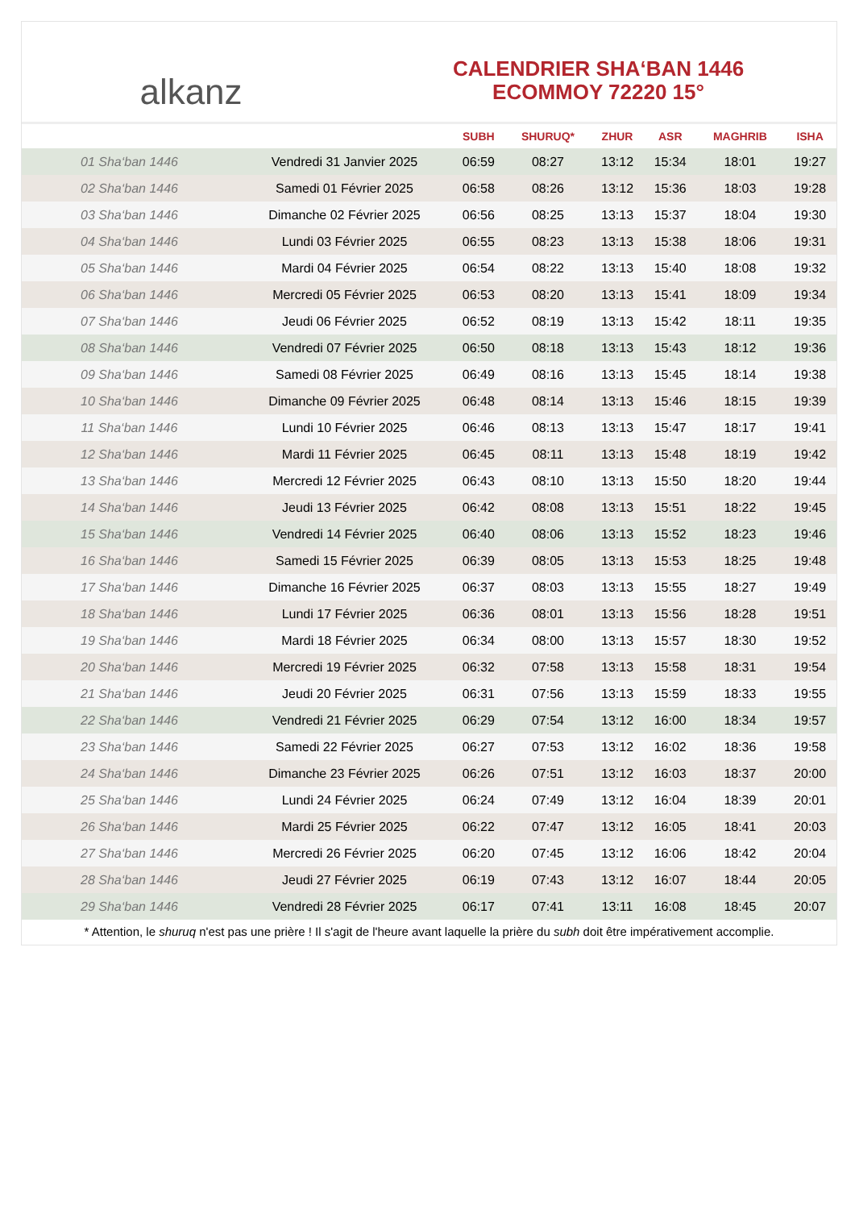alkanz
CALENDRIER SHA‘BAN 1446
ECOMMOY 72220 15°
| | | SUBH | SHURUQ* | ZHUR | ASR | MAGHRIB | ISHA |
| --- | --- | --- | --- | --- | --- | --- | --- |
| 01 Sha‘ban 1446 | Vendredi 31 Janvier 2025 | 06:59 | 08:27 | 13:12 | 15:34 | 18:01 | 19:27 |
| 02 Sha‘ban 1446 | Samedi 01 Février 2025 | 06:58 | 08:26 | 13:12 | 15:36 | 18:03 | 19:28 |
| 03 Sha‘ban 1446 | Dimanche 02 Février 2025 | 06:56 | 08:25 | 13:13 | 15:37 | 18:04 | 19:30 |
| 04 Sha‘ban 1446 | Lundi 03 Février 2025 | 06:55 | 08:23 | 13:13 | 15:38 | 18:06 | 19:31 |
| 05 Sha‘ban 1446 | Mardi 04 Février 2025 | 06:54 | 08:22 | 13:13 | 15:40 | 18:08 | 19:32 |
| 06 Sha‘ban 1446 | Mercredi 05 Février 2025 | 06:53 | 08:20 | 13:13 | 15:41 | 18:09 | 19:34 |
| 07 Sha‘ban 1446 | Jeudi 06 Février 2025 | 06:52 | 08:19 | 13:13 | 15:42 | 18:11 | 19:35 |
| 08 Sha‘ban 1446 | Vendredi 07 Février 2025 | 06:50 | 08:18 | 13:13 | 15:43 | 18:12 | 19:36 |
| 09 Sha‘ban 1446 | Samedi 08 Février 2025 | 06:49 | 08:16 | 13:13 | 15:45 | 18:14 | 19:38 |
| 10 Sha‘ban 1446 | Dimanche 09 Février 2025 | 06:48 | 08:14 | 13:13 | 15:46 | 18:15 | 19:39 |
| 11 Sha‘ban 1446 | Lundi 10 Février 2025 | 06:46 | 08:13 | 13:13 | 15:47 | 18:17 | 19:41 |
| 12 Sha‘ban 1446 | Mardi 11 Février 2025 | 06:45 | 08:11 | 13:13 | 15:48 | 18:19 | 19:42 |
| 13 Sha‘ban 1446 | Mercredi 12 Février 2025 | 06:43 | 08:10 | 13:13 | 15:50 | 18:20 | 19:44 |
| 14 Sha‘ban 1446 | Jeudi 13 Février 2025 | 06:42 | 08:08 | 13:13 | 15:51 | 18:22 | 19:45 |
| 15 Sha‘ban 1446 | Vendredi 14 Février 2025 | 06:40 | 08:06 | 13:13 | 15:52 | 18:23 | 19:46 |
| 16 Sha‘ban 1446 | Samedi 15 Février 2025 | 06:39 | 08:05 | 13:13 | 15:53 | 18:25 | 19:48 |
| 17 Sha‘ban 1446 | Dimanche 16 Février 2025 | 06:37 | 08:03 | 13:13 | 15:55 | 18:27 | 19:49 |
| 18 Sha‘ban 1446 | Lundi 17 Février 2025 | 06:36 | 08:01 | 13:13 | 15:56 | 18:28 | 19:51 |
| 19 Sha‘ban 1446 | Mardi 18 Février 2025 | 06:34 | 08:00 | 13:13 | 15:57 | 18:30 | 19:52 |
| 20 Sha‘ban 1446 | Mercredi 19 Février 2025 | 06:32 | 07:58 | 13:13 | 15:58 | 18:31 | 19:54 |
| 21 Sha‘ban 1446 | Jeudi 20 Février 2025 | 06:31 | 07:56 | 13:13 | 15:59 | 18:33 | 19:55 |
| 22 Sha‘ban 1446 | Vendredi 21 Février 2025 | 06:29 | 07:54 | 13:12 | 16:00 | 18:34 | 19:57 |
| 23 Sha‘ban 1446 | Samedi 22 Février 2025 | 06:27 | 07:53 | 13:12 | 16:02 | 18:36 | 19:58 |
| 24 Sha‘ban 1446 | Dimanche 23 Février 2025 | 06:26 | 07:51 | 13:12 | 16:03 | 18:37 | 20:00 |
| 25 Sha‘ban 1446 | Lundi 24 Février 2025 | 06:24 | 07:49 | 13:12 | 16:04 | 18:39 | 20:01 |
| 26 Sha‘ban 1446 | Mardi 25 Février 2025 | 06:22 | 07:47 | 13:12 | 16:05 | 18:41 | 20:03 |
| 27 Sha‘ban 1446 | Mercredi 26 Février 2025 | 06:20 | 07:45 | 13:12 | 16:06 | 18:42 | 20:04 |
| 28 Sha‘ban 1446 | Jeudi 27 Février 2025 | 06:19 | 07:43 | 13:12 | 16:07 | 18:44 | 20:05 |
| 29 Sha‘ban 1446 | Vendredi 28 Février 2025 | 06:17 | 07:41 | 13:11 | 16:08 | 18:45 | 20:07 |
* Attention, le shuruq n'est pas une prière ! Il s'agit de l'heure avant laquelle la prière du subh doit être impérativement accomplie.